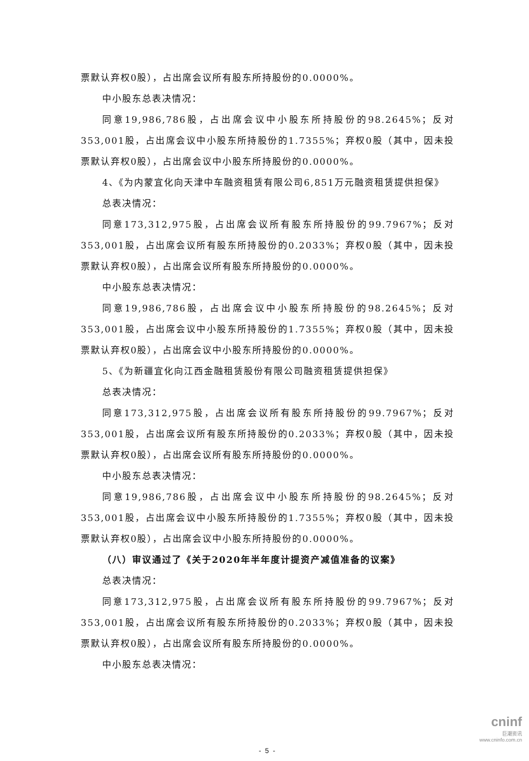票默认弃权0股），占出席会议所有股东所持股份的0.0000%。
中小股东总表决情况：
同意19,986,786股，占出席会议中小股东所持股份的98.2645%；反对353,001股，占出席会议中小股东所持股份的1.7355%；弃权0股（其中，因未投票默认弃权0股），占出席会议中小股东所持股份的0.0000%。
4、《为内蒙宜化向天津中车融资租赁有限公司6,851万元融资租赁提供担保》
总表决情况：
同意173,312,975股，占出席会议所有股东所持股份的99.7967%；反对353,001股，占出席会议所有股东所持股份的0.2033%；弃权0股（其中，因未投票默认弃权0股），占出席会议所有股东所持股份的0.0000%。
中小股东总表决情况：
同意19,986,786股，占出席会议中小股东所持股份的98.2645%；反对353,001股，占出席会议中小股东所持股份的1.7355%；弃权0股（其中，因未投票默认弃权0股），占出席会议中小股东所持股份的0.0000%。
5、《为新疆宜化向江西金融租赁股份有限公司融资租赁提供担保》
总表决情况：
同意173,312,975股，占出席会议所有股东所持股份的99.7967%；反对353,001股，占出席会议所有股东所持股份的0.2033%；弃权0股（其中，因未投票默认弃权0股），占出席会议所有股东所持股份的0.0000%。
中小股东总表决情况：
同意19,986,786股，占出席会议中小股东所持股份的98.2645%；反对353,001股，占出席会议中小股东所持股份的1.7355%；弃权0股（其中，因未投票默认弃权0股），占出席会议中小股东所持股份的0.0000%。
（八）审议通过了《关于2020年半年度计提资产减值准备的议案》
总表决情况：
同意173,312,975股，占出席会议所有股东所持股份的99.7967%；反对353,001股，占出席会议所有股东所持股份的0.2033%；弃权0股（其中，因未投票默认弃权0股），占出席会议所有股东所持股份的0.0000%。
中小股东总表决情况：
- 5 -
cninf
巨潮资讯
www.cninfo.com.cn